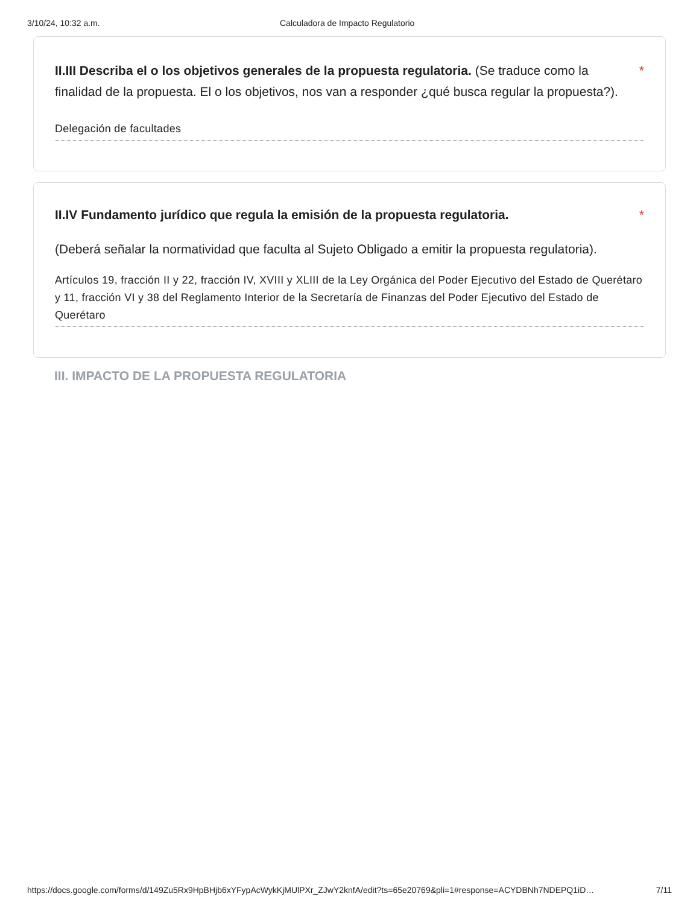3/10/24, 10:32 a.m. Calculadora de Impacto Regulatorio
II.III Describa el o los objetivos generales de la propuesta regulatoria. (Se traduce como la finalidad de la propuesta. El o los objetivos, nos van a responder ¿qué busca regular la propuesta?).
*
Delegación de facultades
II.IV Fundamento jurídico que regula la emisión de la propuesta regulatoria.
*
(Deberá señalar la normatividad que faculta al Sujeto Obligado a emitir la propuesta regulatoria).
Artículos 19, fracción II y 22, fracción IV, XVIII y XLIII de la Ley Orgánica del Poder Ejecutivo del Estado de Querétaro y 11, fracción VI y 38 del Reglamento Interior de la Secretaría de Finanzas del Poder Ejecutivo del Estado de Querétaro
III. IMPACTO DE LA PROPUESTA REGULATORIA
https://docs.google.com/forms/d/149Zu5Rx9HpBHjb6xYFypAcWykKjMUlPXr_ZJwY2knfA/edit?ts=65e20769&pli=1#response=ACYDBNh7NDEPQ1iD… 7/11